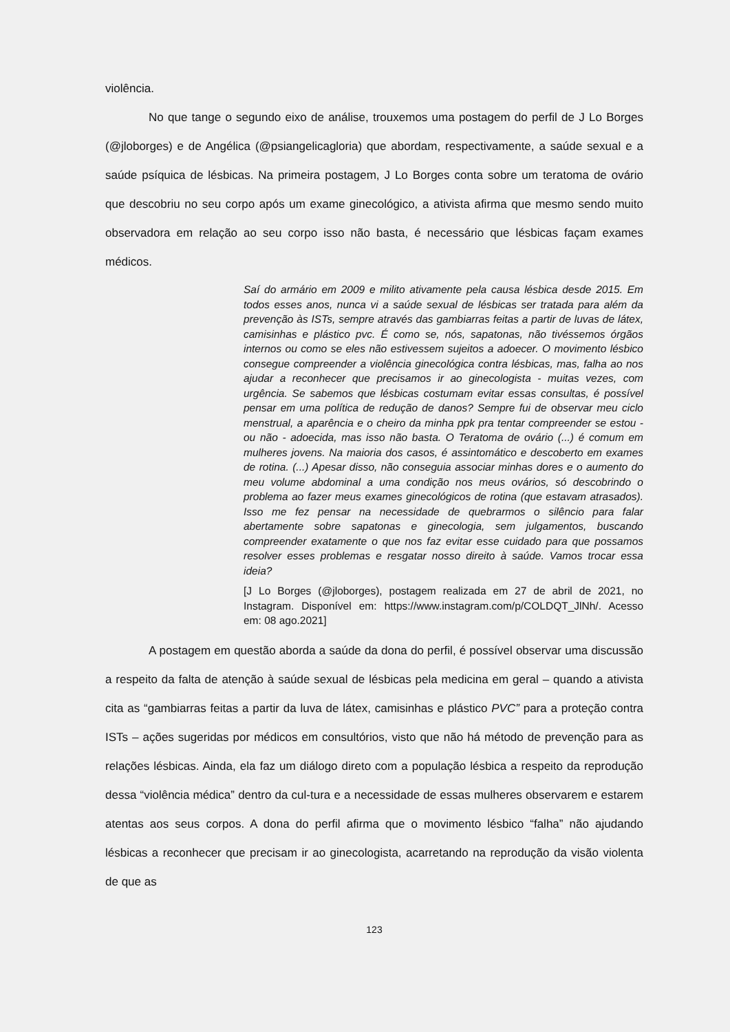violência.
No que tange o segundo eixo de análise, trouxemos uma postagem do perfil de J Lo Borges (@jloborges) e de Angélica (@psiangelicagloria) que abordam, respectivamente, a saúde sexual e a saúde psíquica de lésbicas. Na primeira postagem, J Lo Borges conta sobre um teratoma de ovário que descobriu no seu corpo após um exame ginecológico, a ativista afirma que mesmo sendo muito observadora em relação ao seu corpo isso não basta, é necessário que lésbicas façam exames médicos.
Saí do armário em 2009 e milito ativamente pela causa lésbica desde 2015. Em todos esses anos, nunca vi a saúde sexual de lésbicas ser tratada para além da prevenção às ISTs, sempre através das gambiarras feitas a partir de luvas de látex, camisinhas e plástico pvc. É como se, nós, sapatonas, não tivéssemos órgãos internos ou como se eles não estivessem sujeitos a adoecer. O movimento lésbico consegue compreender a violência ginecológica contra lésbicas, mas, falha ao nos ajudar a reconhecer que precisamos ir ao ginecologista - muitas vezes, com urgência. Se sabemos que lésbicas costumam evitar essas consultas, é possível pensar em uma política de redução de danos? Sempre fui de observar meu ciclo menstrual, a aparência e o cheiro da minha ppk pra tentar compreender se estou - ou não - adoecida, mas isso não basta. O Teratoma de ovário (...) é comum em mulheres jovens. Na maioria dos casos, é assintomático e descoberto em exames de rotina. (...) Apesar disso, não conseguia associar minhas dores e o aumento do meu volume abdominal a uma condição nos meus ovários, só descobrindo o problema ao fazer meus exames ginecológicos de rotina (que estavam atrasados). Isso me fez pensar na necessidade de quebrarmos o silêncio para falar abertamente sobre sapatonas e ginecologia, sem julgamentos, buscando compreender exatamente o que nos faz evitar esse cuidado para que possamos resolver esses problemas e resgatar nosso direito à saúde. Vamos trocar essa ideia?
[J Lo Borges (@jloborges), postagem realizada em 27 de abril de 2021, no Instagram. Disponível em: https://www.instagram.com/p/COLDQT_JlNh/. Acesso em: 08 ago.2021]
A postagem em questão aborda a saúde da dona do perfil, é possível observar uma discussão a respeito da falta de atenção à saúde sexual de lésbicas pela medicina em geral – quando a ativista cita as “gambiarras feitas a partir da luva de látex, camisinhas e plástico PVC” para a proteção contra ISTs – ações sugeridas por médicos em consultórios, visto que não há método de prevenção para as relações lésbicas. Ainda, ela faz um diálogo direto com a população lésbica a respeito da reprodução dessa “violência médica” dentro da cul-tura e a necessidade de essas mulheres observarem e estarem atentas aos seus corpos. A dona do perfil afirma que o movimento lésbico “falha” não ajudando lésbicas a reconhecer que precisam ir ao ginecologista, acarretando na reprodução da visão violenta de que as
123